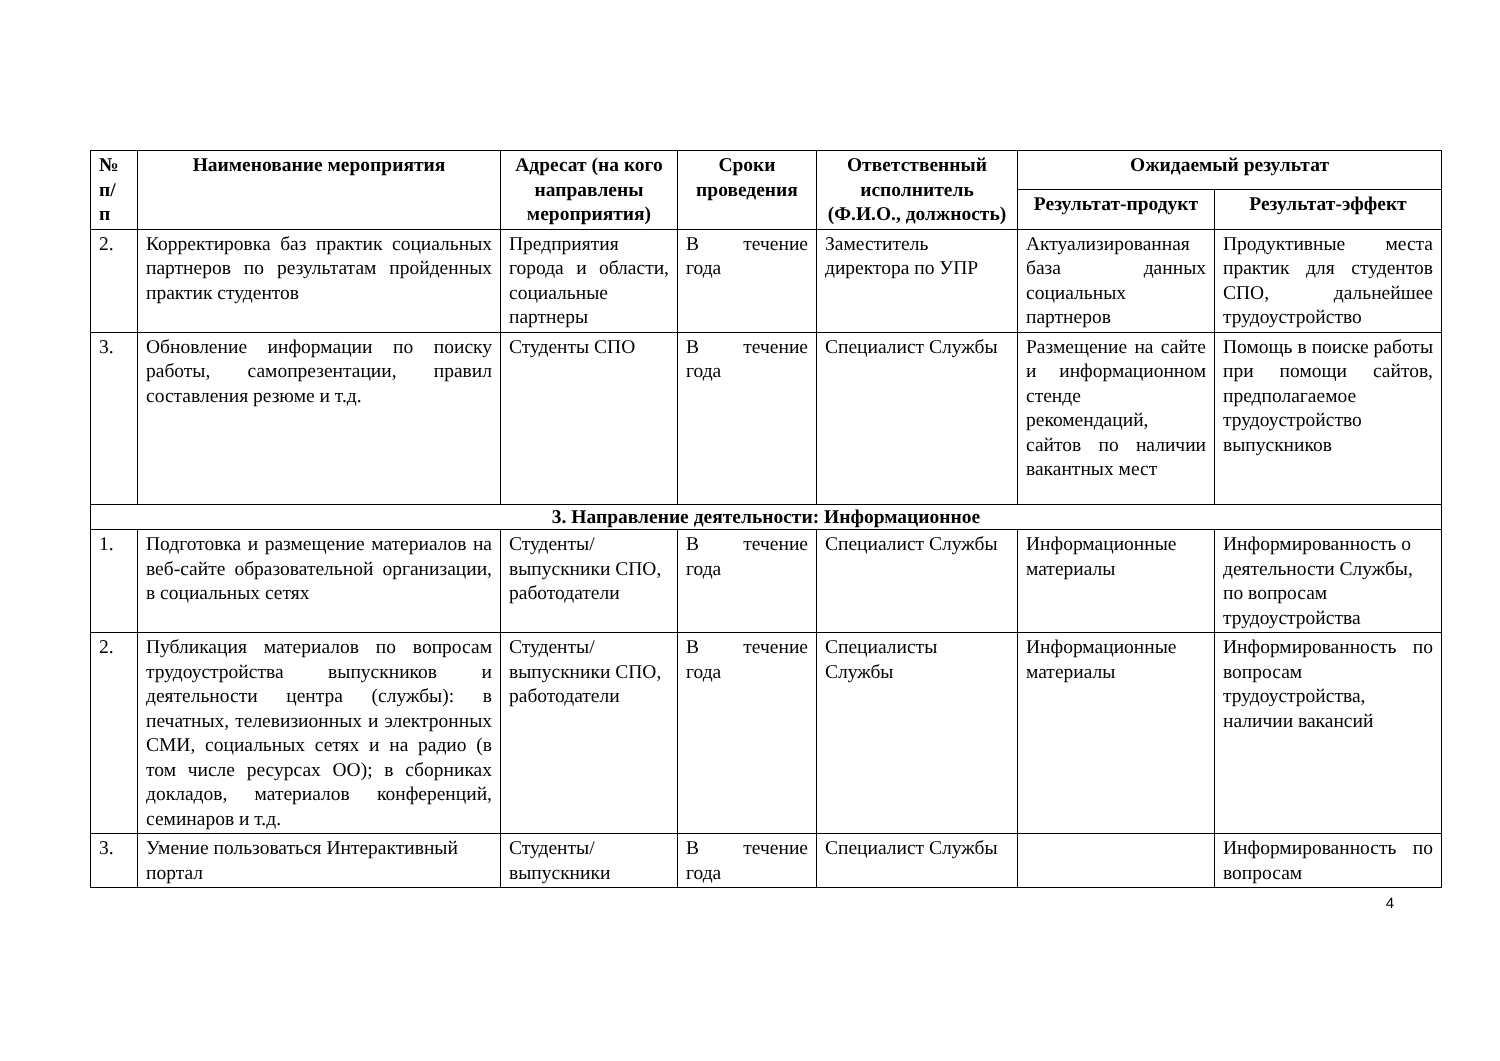| № п/ п | Наименование мероприятия | Адресат (на кого направлены мероприятия) | Сроки проведения | Ответственный исполнитель (Ф.И.О., должность) | Ожидаемый результат | |
| --- | --- | --- | --- | --- | --- | --- |
| | | | | | Результат-продукт | Результат-эффект |
| 2. | Корректировка баз практик социальных партнеров по результатам пройденных практик студентов | Предприятия города и области, социальные партнеры | В течение года | Заместитель директора по УПР | Актуализированная база данных социальных партнеров | Продуктивные места практик для студентов СПО, дальнейшее трудоустройство |
| 3. | Обновление информации по поиску работы, самопрезентации, правил составления резюме и т.д. | Студенты СПО | В течение года | Специалист Службы | Размещение на сайте и информационном стенде рекомендаций, сайтов по наличии вакантных мест | Помощь в поиске работы при помощи сайтов, предполагаемое трудоустройство выпускников |
| 3. Направление деятельности: Информационное | | | | | | |
| 1. | Подготовка и размещение материалов на веб-сайте образовательной организации, в социальных сетях | Студенты/ выпускники СПО, работодатели | В течение года | Специалист Службы | Информационные материалы | Информированность о деятельности Службы, по вопросам трудоустройства |
| 2. | Публикация материалов по вопросам трудоустройства выпускников и деятельности центра (службы): в печатных, телевизионных и электронных СМИ, социальных сетях и на радио (в том числе ресурсах ОО); в сборниках докладов, материалов конференций, семинаров и т.д. | Студенты/ выпускники СПО, работодатели | В течение года | Специалисты Службы | Информационные материалы | Информированность по вопросам трудоустройства, наличии вакансий |
| 3. | Умение пользоваться Интерактивный портал | Студенты/ выпускники | В течение года | Специалист Службы | | Информированность по вопросам |
4